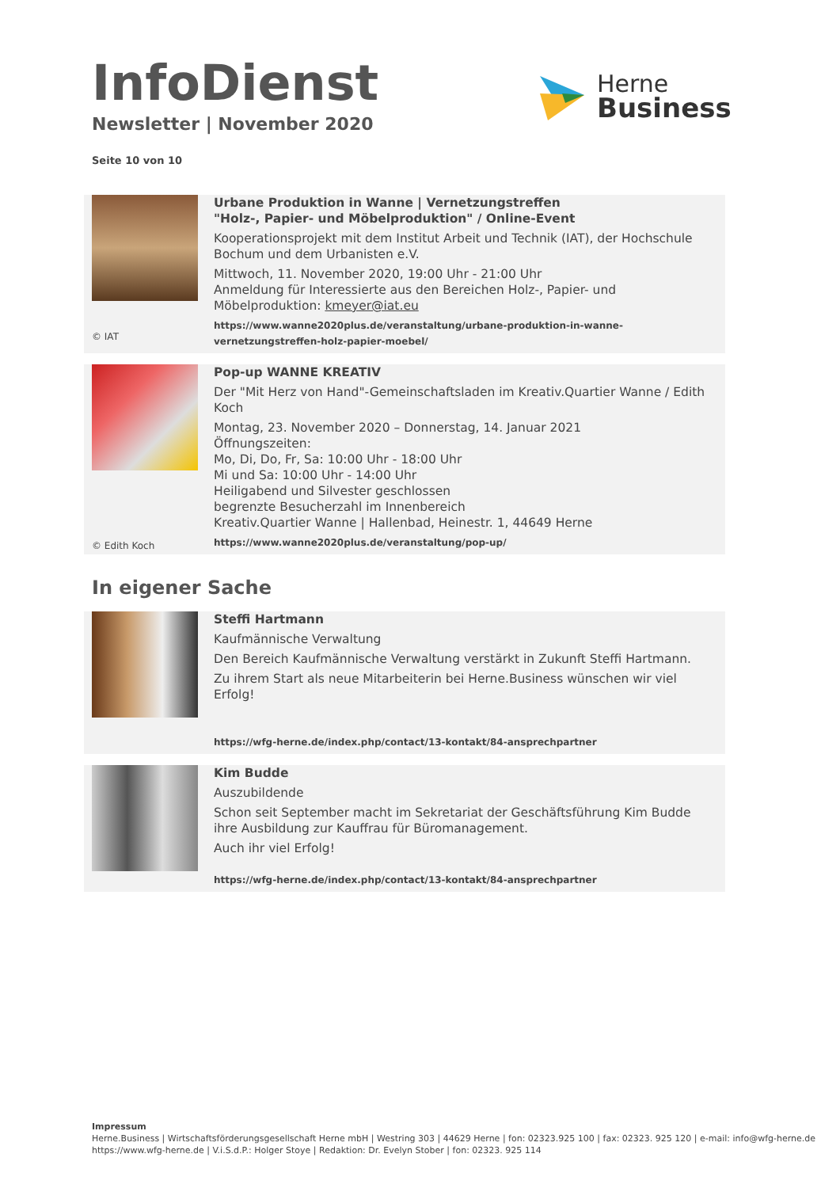InfoDienst
Newsletter | November 2020
Seite 10 von 10
Herne
Business
© IAT
Urbane Produktion in Wanne | Vernetzungstreffen
"Holz-, Papier- und Möbelproduktion" / Online-Event
Kooperationsprojekt mit dem Institut Arbeit und Technik (IAT), der Hochschule Bochum und dem Urbanisten e.V.
Mittwoch, 11. November 2020, 19:00 Uhr - 21:00 Uhr
Anmeldung für Interessierte aus den Bereichen Holz-, Papier- und Möbelproduktion: kmeyer@iat.eu
https://www.wanne2020plus.de/veranstaltung/urbane-produktion-in-wanne-vernetzungstreffen-holz-papier-moebel/
© Edith Koch
Pop-up WANNE KREATIV
Der "Mit Herz von Hand"-Gemeinschaftsladen im Kreativ.Quartier Wanne / Edith Koch
Montag, 23. November 2020 – Donnerstag, 14. Januar 2021
Öffnungszeiten:
Mo, Di, Do, Fr, Sa: 10:00 Uhr - 18:00 Uhr
Mi und Sa: 10:00 Uhr - 14:00 Uhr
Heiligabend und Silvester geschlossen
begrenzte Besucherzahl im Innenbereich
Kreativ.Quartier Wanne | Hallenbad, Heinestr. 1, 44649 Herne
https://www.wanne2020plus.de/veranstaltung/pop-up/
In eigener Sache
Steffi Hartmann
Kaufmännische Verwaltung
Den Bereich Kaufmännische Verwaltung verstärkt in Zukunft Steffi Hartmann.
Zu ihrem Start als neue Mitarbeiterin bei Herne.Business wünschen wir viel Erfolg!
https://wfg-herne.de/index.php/contact/13-kontakt/84-ansprechpartner
Kim Budde
Auszubildende
Schon seit September macht im Sekretariat der Geschäftsführung Kim Budde ihre Ausbildung zur Kauffrau für Büromanagement.
Auch ihr viel Erfolg!
https://wfg-herne.de/index.php/contact/13-kontakt/84-ansprechpartner
Impressum
Herne.Business | Wirtschaftsförderungsgesellschaft Herne mbH | Westring 303 | 44629 Herne | fon: 02323.925 100 | fax: 02323. 925 120 | e-mail: info@wfg-herne.de
https://www.wfg-herne.de | V.i.S.d.P.: Holger Stoye | Redaktion: Dr. Evelyn Stober | fon: 02323. 925 114